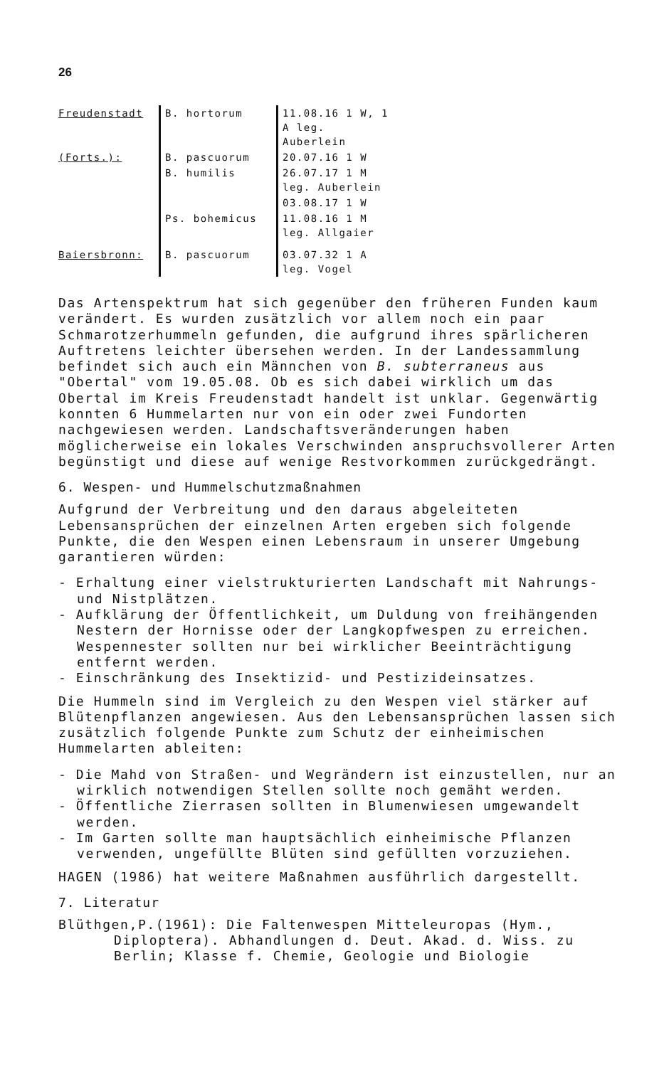26
| Freudenstadt | B. hortorum | 11.08.16 1 W, 1 A leg. Auberlein |
| (Forts.): | B. pascuorum | 20.07.16 1 W |
| | B. humilis | 26.07.17 1 M leg. Auberlein |
| | | 03.08.17 1 W |
| | Ps. bohemicus | 11.08.16 1 M leg. Allgaier |
| Baiersbronn: | B. pascuorum | 03.07.32 1 A leg. Vogel |
Das Artenspektrum hat sich gegenüber den früheren Funden kaum verändert. Es wurden zusätzlich vor allem noch ein paar Schmarotzerhummeln gefunden, die aufgrund ihres spärlicheren Auftretens leichter übersehen werden. In der Landessammlung befindet sich auch ein Männchen von B. subterraneus aus "Obertal" vom 19.05.08. Ob es sich dabei wirklich um das Obertal im Kreis Freudenstadt handelt ist unklar. Gegenwärtig konnten 6 Hummelarten nur von ein oder zwei Fundorten nachgewiesen werden. Landschaftsveränderungen haben möglicherweise ein lokales Verschwinden anspruchsvollerer Arten begünstigt und diese auf wenige Restvorkommen zurückgedrängt.
6. Wespen- und Hummelschutzmaßnahmen
Aufgrund der Verbreitung und den daraus abgeleiteten Lebensansprüchen der einzelnen Arten ergeben sich folgende Punkte, die den Wespen einen Lebensraum in unserer Umgebung garantieren würden:
- Erhaltung einer vielstrukturierten Landschaft mit Nahrungs- und Nistplätzen.
- Aufklärung der Öffentlichkeit, um Duldung von freihängenden Nestern der Hornisse oder der Langkopfwespen zu erreichen. Wespennester sollten nur bei wirklicher Beeinträchtigung entfernt werden.
- Einschränkung des Insektizid- und Pestizideinsatzes.
Die Hummeln sind im Vergleich zu den Wespen viel stärker auf Blütenpflanzen angewiesen. Aus den Lebensansprüchen lassen sich zusätzlich folgende Punkte zum Schutz der einheimischen Hummelarten ableiten:
- Die Mahd von Straßen- und Wegrändern ist einzustellen, nur an wirklich notwendigen Stellen sollte noch gemäht werden.
- Öffentliche Zierrasen sollten in Blumenwiesen umgewandelt werden.
- Im Garten sollte man hauptsächlich einheimische Pflanzen verwenden, ungefüllte Blüten sind gefüllten vorzuziehen.
HAGEN (1986) hat weitere Maßnahmen ausführlich dargestellt.
7. Literatur
Blüthgen,P.(1961): Die Faltenwespen Mitteleuropas (Hym., Diploptera). Abhandlungen d. Deut. Akad. d. Wiss. zu Berlin; Klasse f. Chemie, Geologie und Biologie